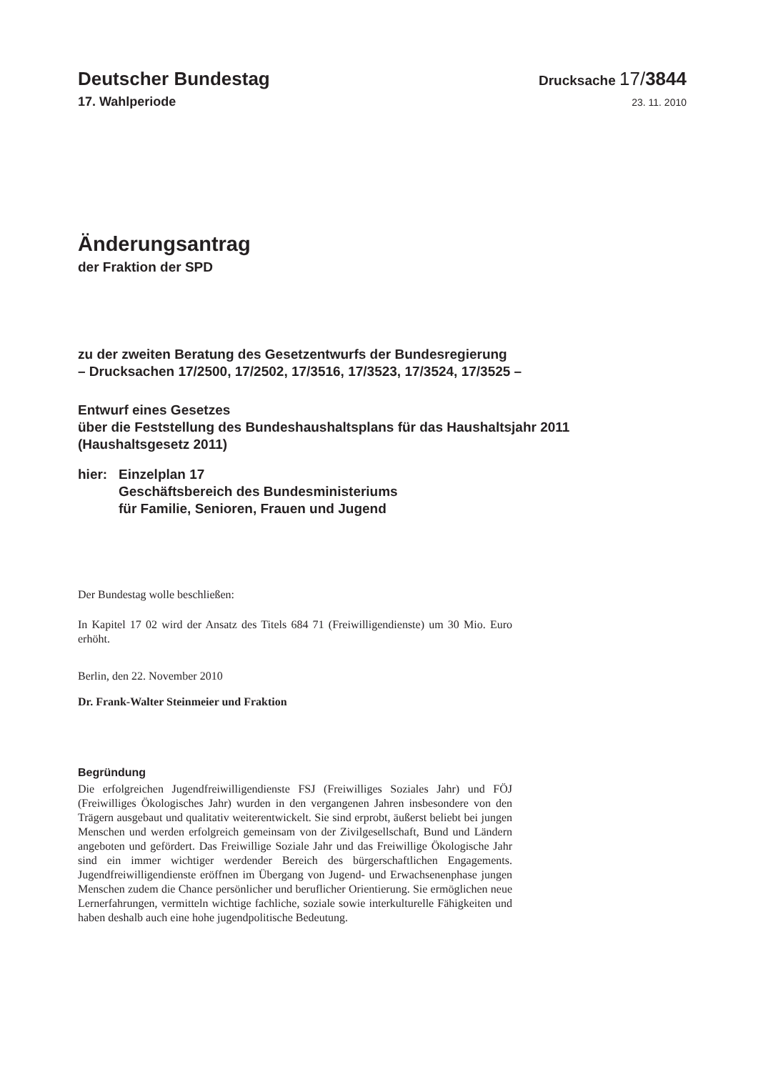Deutscher Bundestag
Drucksache 17/3844
17. Wahlperiode
23. 11. 2010
Änderungsantrag
der Fraktion der SPD
zu der zweiten Beratung des Gesetzentwurfs der Bundesregierung
– Drucksachen 17/2500, 17/2502, 17/3516, 17/3523, 17/3524, 17/3525 –
Entwurf eines Gesetzes
über die Feststellung des Bundeshaushaltsplans für das Haushaltsjahr 2011
(Haushaltsgesetz 2011)
hier: Einzelplan 17
Geschäftsbereich des Bundesministeriums
für Familie, Senioren, Frauen und Jugend
Der Bundestag wolle beschließen:
In Kapitel 17 02 wird der Ansatz des Titels 684 71 (Freiwilligendienste) um 30 Mio. Euro erhöht.
Berlin, den 22. November 2010
Dr. Frank-Walter Steinmeier und Fraktion
Begründung
Die erfolgreichen Jugendfreiwilligendienste FSJ (Freiwilliges Soziales Jahr) und FÖJ (Freiwilliges Ökologisches Jahr) wurden in den vergangenen Jahren insbesondere von den Trägern ausgebaut und qualitativ weiterentwickelt. Sie sind erprobt, äußerst beliebt bei jungen Menschen und werden erfolgreich gemeinsam von der Zivilgesellschaft, Bund und Ländern angeboten und gefördert. Das Freiwillige Soziale Jahr und das Freiwillige Ökologische Jahr sind ein immer wichtiger werdender Bereich des bürgerschaftlichen Engagements. Jugendfreiwilligendienste eröffnen im Übergang von Jugend- und Erwachsenenphase jungen Menschen zudem die Chance persönlicher und beruflicher Orientierung. Sie ermöglichen neue Lernerfahrungen, vermitteln wichtige fachliche, soziale sowie interkulturelle Fähigkeiten und haben deshalb auch eine hohe jugendpolitische Bedeutung.